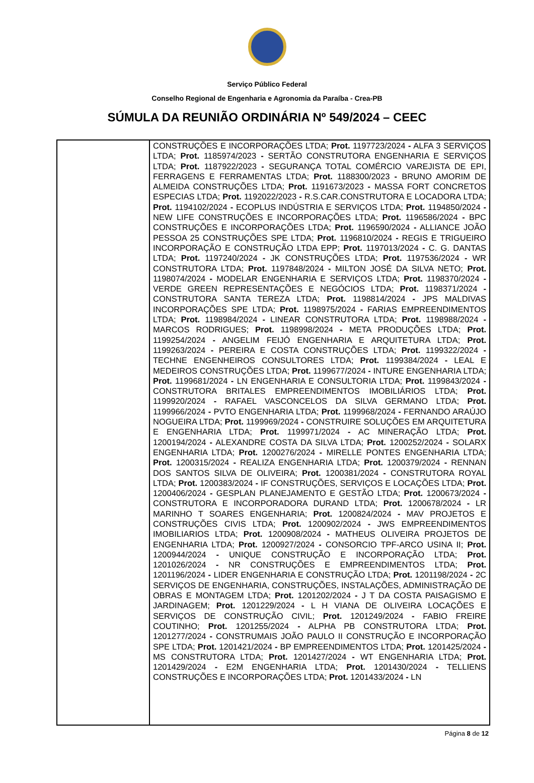Serviço Público Federal
Conselho Regional de Engenharia e Agronomia da Paraíba - Crea-PB
SÚMULA DA REUNIÃO ORDINÁRIA Nº 549/2024 – CEEC
| | CONSTRUÇÕES E INCORPORAÇÕES LTDA; Prot. 1197723/2024 - ALFA 3 SERVIÇOS LTDA; Prot. 1185974/2023 - SERTÃO CONSTRUTORA ENGENHARIA E SERVIÇOS LTDA; Prot. 1187922/2023 - SEGURANÇA TOTAL COMÉRCIO VAREJISTA DE EPI, FERRAGENS E FERRAMENTAS LTDA; Prot. 1188300/2023 - BRUNO AMORIM DE ALMEIDA CONSTRUÇÕES LTDA; Prot. 1191673/2023 - MASSA FORT CONCRETOS ESPECIAS LTDA; Prot. 1192022/2023 - R.S.CAR.CONSTRUTORA E LOCADORA LTDA; Prot. 1194102/2024 - ECOPLUS INDÚSTRIA E SERVIÇOS LTDA; Prot. 1194850/2024 - NEW LIFE CONSTRUÇÕES E INCORPORAÇÕES LTDA; Prot. 1196586/2024 - BPC CONSTRUÇÕES E INCORPORAÇÕES LTDA; Prot. 1196590/2024 - ALLIANCE JOÃO PESSOA 25 CONSTRUÇÕES SPE LTDA; Prot. 1196810/2024 - REGIS E TRIGUEIRO INCORPORAÇÃO E CONSTRUÇÃO LTDA EPP; Prot. 1197013/2024 - C. G. DANTAS LTDA; Prot. 1197240/2024 - JK CONSTRUÇÕES LTDA; Prot. 1197536/2024 - WR CONSTRUTORA LTDA; Prot. 1197848/2024 - MILTON JOSÉ DA SILVA NETO; Prot. 1198074/2024 - MODELAR ENGENHARIA E SERVIÇOS LTDA; Prot. 1198370/2024 - VERDE GREEN REPRESENTAÇÕES E NEGÓCIOS LTDA; Prot. 1198371/2024 - CONSTRUTORA SANTA TEREZA LTDA; Prot. 1198814/2024 - JPS MALDIVAS INCORPORAÇÕES SPE LTDA; Prot. 1198975/2024 - FARIAS EMPREENDIMENTOS LTDA; Prot. 1198984/2024 - LINEAR CONSTRUTORA LTDA; Prot. 1198988/2024 - MARCOS RODRIGUES; Prot. 1198998/2024 - META PRODUÇÕES LTDA; Prot. 1199254/2024 - ANGELIM FEIJÓ ENGENHARIA E ARQUITETURA LTDA; Prot. 1199263/2024 - PEREIRA E COSTA CONSTRUÇÕES LTDA; Prot. 1199322/2024 - TECHNE ENGENHEIROS CONSULTORES LTDA; Prot. 1199384/2024 - LEAL E MEDEIROS CONSTRUÇÕES LTDA; Prot. 1199677/2024 - INTURE ENGENHARIA LTDA; Prot. 1199681/2024 - LN ENGENHARIA E CONSULTORIA LTDA; Prot. 1199843/2024 - CONSTRUTORA BRITALES EMPREENDIMENTOS IMOBILIÁRIOS LTDA; Prot. 1199920/2024 - RAFAEL VASCONCELOS DA SILVA GERMANO LTDA; Prot. 1199966/2024 - PVTO ENGENHARIA LTDA; Prot. 1199968/2024 - FERNANDO ARAÚJO NOGUEIRA LTDA; Prot. 1199969/2024 - CONSTRUIRE SOLUÇÕES EM ARQUITETURA E ENGENHARIA LTDA; Prot. 1199971/2024 - AC MINERAÇÃO LTDA; Prot. 1200194/2024 - ALEXANDRE COSTA DA SILVA LTDA; Prot. 1200252/2024 - SOLARX ENGENHARIA LTDA; Prot. 1200276/2024 - MIRELLE PONTES ENGENHARIA LTDA; Prot. 1200315/2024 - REALIZA ENGENHARIA LTDA; Prot. 1200379/2024 - RENNAN DOS SANTOS SILVA DE OLIVEIRA; Prot. 1200381/2024 - CONSTRUTORA ROYAL LTDA; Prot. 1200383/2024 - IF CONSTRUÇÕES, SERVIÇOS E LOCAÇÕES LTDA; Prot. 1200406/2024 - GESPLAN PLANEJAMENTO E GESTÃO LTDA; Prot. 1200673/2024 - CONSTRUTORA E INCORPORADORA DURAND LTDA; Prot. 1200678/2024 - LR MARINHO T SOARES ENGENHARIA; Prot. 1200824/2024 - MAV PROJETOS E CONSTRUÇÕES CIVIS LTDA; Prot. 1200902/2024 - JWS EMPREENDIMENTOS IMOBILIARIOS LTDA; Prot. 1200908/2024 - MATHEUS OLIVEIRA PROJETOS DE ENGENHARIA LTDA; Prot. 1200927/2024 - CONSORCIO TPF-ARCO USINA II; Prot. 1200944/2024 - UNIQUE CONSTRUÇÃO E INCORPORAÇÃO LTDA; Prot. 1201026/2024 - NR CONSTRUÇÕES E EMPREENDIMENTOS LTDA; Prot. 1201196/2024 - LIDER ENGENHARIA E CONSTRUÇÃO LTDA; Prot. 1201198/2024 - 2C SERVIÇOS DE ENGENHARIA, CONSTRUÇÕES, INSTALAÇÕES, ADMINISTRAÇÃO DE OBRAS E MONTAGEM LTDA; Prot. 1201202/2024 - J T DA COSTA PAISAGISMO E JARDINAGEM; Prot. 1201229/2024 - L H VIANA DE OLIVEIRA LOCAÇÕES E SERVIÇOS DE CONSTRUÇÃO CIVIL; Prot. 1201249/2024 - FABIO FREIRE COUTINHO; Prot. 1201255/2024 - ALPHA PB CONSTRUTORA LTDA; Prot. 1201277/2024 - CONSTRUMAIS JOÃO PAULO II CONSTRUÇÃO E INCORPORAÇÃO SPE LTDA; Prot. 1201421/2024 - BP EMPREENDIMENTOS LTDA; Prot. 1201425/2024 - MS CONSTRUTORA LTDA; Prot. 1201427/2024 - WT ENGENHARIA LTDA; Prot. 1201429/2024 - E2M ENGENHARIA LTDA; Prot. 1201430/2024 - TELLIENS CONSTRUÇÕES E INCORPORAÇÕES LTDA; Prot. 1201433/2024 - LN |
Página 8 de 12